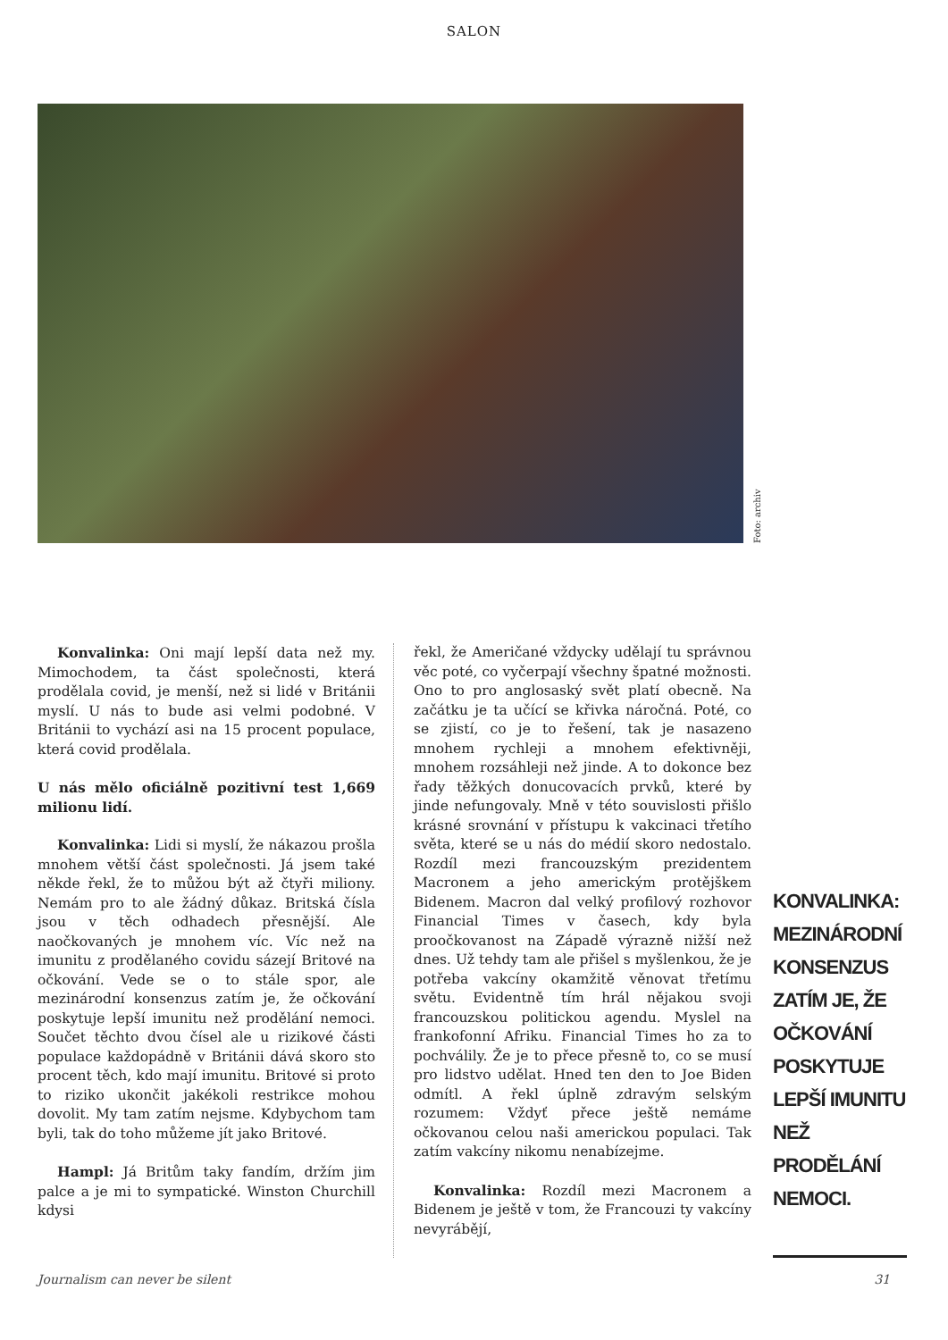SALON
Foto: archiv
Konvalinka: Oni mají lepší data než my. Mimochodem, ta část společnosti, která prodělala covid, je menší, než si lidé v Británii myslí. U nás to bude asi velmi podobné. V Británii to vychází asi na 15 procent populace, která covid prodělala.
U nás mělo oficiálně pozitivní test 1,669 milionu lidí.
Konvalinka: Lidi si myslí, že nákazou prošla mnohem větší část společnosti. Já jsem také někde řekl, že to můžou být až čtyři miliony. Nemám pro to ale žádný důkaz. Britská čísla jsou v těch odhadech přesnější. Ale naočkovaných je mnohem víc. Víc než na imunitu z prodělaného covidu sázejí Britové na očkování. Vede se o to stále spor, ale mezinárodní konsenzus zatím je, že očkování poskytuje lepší imunitu než prodělání nemoci. Součet těchto dvou čísel ale u rizikové části populace každopádně v Británii dává skoro sto procent těch, kdo mají imunitu. Britové si proto to riziko ukončit jakékoli restrikce mohou dovolit. My tam zatím nejsme. Kdybychom tam byli, tak do toho můžeme jít jako Britové.
Hampl: Já Britům taky fandím, držím jim palce a je mi to sympatické. Winston Churchill kdysi
řekl, že Američané vždycky udělají tu správnou věc poté, co vyčerpají všechny špatné možnosti. Ono to pro anglosaský svět platí obecně. Na začátku je ta učící se křivka náročná. Poté, co se zjistí, co je to řešení, tak je nasazeno mnohem rychleji a mnohem efektivněji, mnohem rozsáhleji než jinde. A to dokonce bez řady těžkých donucovacích prvků, které by jinde nefungovaly. Mně v této souvislosti přišlo krásné srovnání v přístupu k vakcinaci třetího světa, které se u nás do médií skoro nedostalo. Rozdíl mezi francouzským prezidentem Macronem a jeho americkým protějškem Bidenem. Macron dal velký profilový rozhovor Financial Times v časech, kdy byla proočkovanost na Západě výrazně nižší než dnes. Už tehdy tam ale přišel s myšlenkou, že je potřeba vakcíny okamžitě věnovat třetímu světu. Evidentně tím hrál nějakou svoji francouzskou politickou agendu. Myslel na frankofonní Afriku. Financial Times ho za to pochválily. Že je to přece přesně to, co se musí pro lidstvo udělat. Hned ten den to Joe Biden odmítl. A řekl úplně zdravým selským rozumem: Vždyť přece ještě nemáme očkovanou celou naši americkou populaci. Tak zatím vakcíny nikomu nenabízejme.
Konvalinka: Rozdíl mezi Macronem a Bidenem je ještě v tom, že Francouzi ty vakcíny nevyrábějí,
KONVALINKA: MEZINÁRODNÍ KONSENZUS ZATÍM JE, ŽE OČKOVÁNÍ POSKYTUJE LEPŠÍ IMUNITU NEŽ PRODĚLÁNÍ NEMOCI.
Journalism can never be silent 31